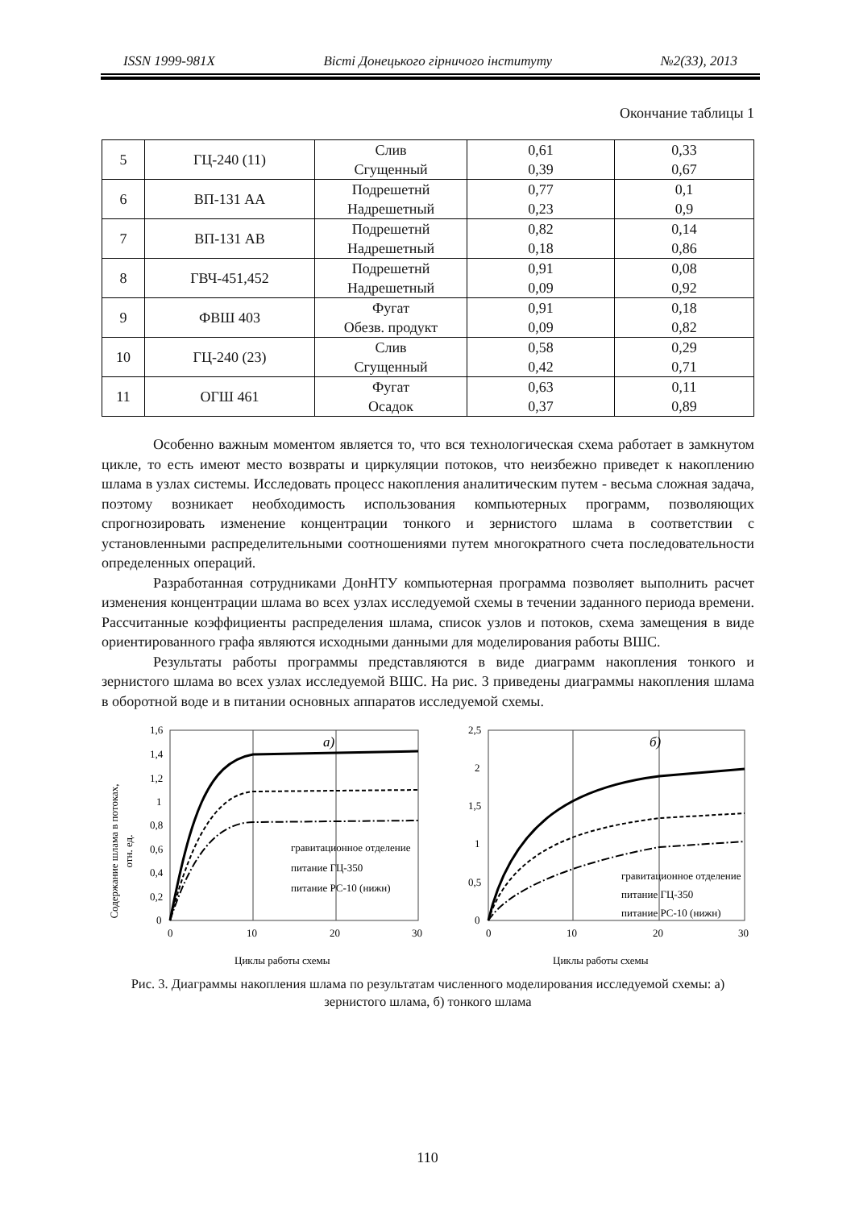ISSN 1999-981X Вісті Донецького гірничого інституту №2(33), 2013
Окончание таблицы 1
| 5 | ГЦ-240 (11) | Слив Сгущенный | 0,61 0,39 | 0,33 0,67 |
| 6 | ВП-131 АА | Подрешетнй Надрешетный | 0,77 0,23 | 0,1 0,9 |
| 7 | ВП-131 АВ | Подрешетнй Надрешетный | 0,82 0,18 | 0,14 0,86 |
| 8 | ГВЧ-451,452 | Подрешетнй Надрешетный | 0,91 0,09 | 0,08 0,92 |
| 9 | ФВШ 403 | Фугат Обезв. продукт | 0,91 0,09 | 0,18 0,82 |
| 10 | ГЦ-240 (23) | Слив Сгущенный | 0,58 0,42 | 0,29 0,71 |
| 11 | ОГШ 461 | Фугат Осадок | 0,63 0,37 | 0,11 0,89 |
Особенно важным моментом является то, что вся технологическая схема работает в замкнутом цикле, то есть имеют место возвраты и циркуляции потоков, что неизбежно приведет к накоплению шлама в узлах системы. Исследовать процесс накопления аналитическим путем - весьма сложная задача, поэтому возникает необходимость использования компьютерных программ, позволяющих спрогнозировать изменение концентрации тонкого и зернистого шлама в соответствии с установленными распределительными соотношениями путем многократного счета последовательности определенных операций.
Разработанная сотрудниками ДонНТУ компьютерная программа позволяет выполнить расчет изменения концентрации шлама во всех узлах исследуемой схемы в течении заданного периода времени. Рассчитанные коэффициенты распределения шлама, список узлов и потоков, схема замещения в виде ориентированного графа являются исходными данными для моделирования работы ВШС.
Результаты работы программы представляются в виде диаграмм накопления тонкого и зернистого шлама во всех узлах исследуемой ВШС. На рис. 3 приведены диаграммы накопления шлама в оборотной воде и в питании основных аппаратов исследуемой схемы.
Содержание шлама в потоках,
отн. ед.
1,6
1,4
1,2
1
0,8
0,6
0,4
0,2
0
0
10
20
30
а)
гравитационное отделение
питание ГЦ-350
питание РС-10 (нижн)
Циклы работы схемы
2,5
2
1,5
1
0,5
0
0
10
20
30
б)
гравитационное отделение
питание ГЦ-350
питание РС-10 (нижн)
Циклы работы схемы
Рис. 3. Диаграммы накопления шлама по результатам численного моделирования исследуемой схемы: а) зернистого шлама, б) тонкого шлама
110